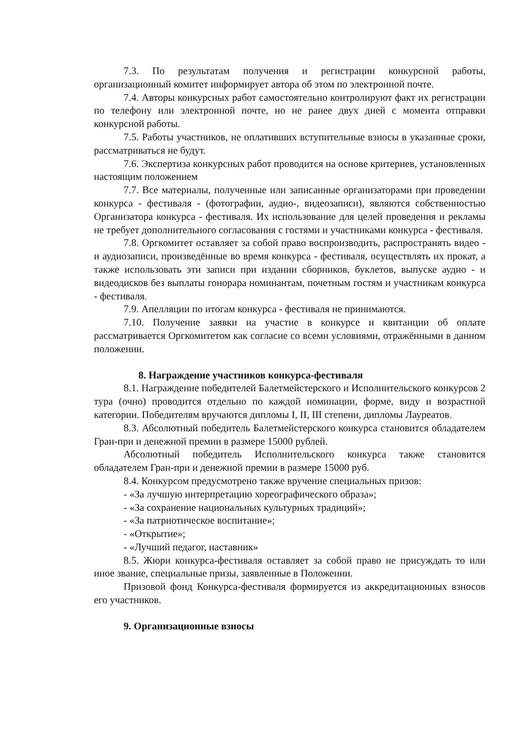7.3. По результатам получения и регистрации конкурсной работы, организационный комитет информирует автора об этом по электронной почте.
7.4. Авторы конкурсных работ самостоятельно контролируют факт их регистрации по телефону или электронной почте, но не ранее двух дней с момента отправки конкурсной работы.
7.5. Работы участников, не оплативших вступительные взносы в указанные сроки, рассматриваться не будут.
7.6. Экспертиза конкурсных работ проводится на основе критериев, установленных настоящим положением
7.7. Все материалы, полученные или записанные организаторами при проведении конкурса - фестиваля - (фотографии, аудио-, видеозаписи), являются собственностью Организатора конкурса - фестиваля. Их использование для целей проведения и рекламы не требует дополнительного согласования с гостями и участниками конкурса - фестиваля.
7.8. Оргкомитет оставляет за собой право воспроизводить, распространять видео - и аудиозаписи, произведённые во время конкурса - фестиваля, осуществлять их прокат, а также использовать эти записи при издании сборников, буклетов, выпуске аудио - и видеодисков без выплаты гонорара номинантам, почетным гостям и участникам конкурса - фестиваля.
7.9. Апелляции по итогам конкурса - фестиваля не принимаются.
7.10. Получение заявки на участие в конкурсе и квитанции об оплате рассматривается Оргкомитетом как согласие со всеми условиями, отражёнными в данном положении.
8. Награждение участников конкурса-фестиваля
8.1. Награждение победителей Балетмейстерского и Исполнительского конкурсов 2 тура (очно) проводится отдельно по каждой номинации, форме, виду и возрастной категории. Победителям вручаются дипломы I, II, III степени, дипломы Лауреатов.
8.3. Абсолютный победитель Балетмейстерского конкурса становится обладателем Гран-при и денежной премии в размере 15000 рублей.
Абсолютный победитель Исполнительского конкурса также становится обладателем Гран-при и денежной премии в размере 15000 руб.
8.4. Конкурсом предусмотрено также вручение специальных призов:
- «За лучшую интерпретацию хореографического образа»;
- «За сохранение национальных культурных традиций»;
- «За патриотическое воспитание»;
- «Открытие»;
- «Лучший педагог, наставник»
8.5. Жюри конкурса-фестиваля оставляет за собой право не присуждать то или иное звание, специальные призы, заявленные в Положении.
Призовой фонд Конкурса-фестиваля формируется из аккредитационных взносов его участников.
9. Организационные взносы